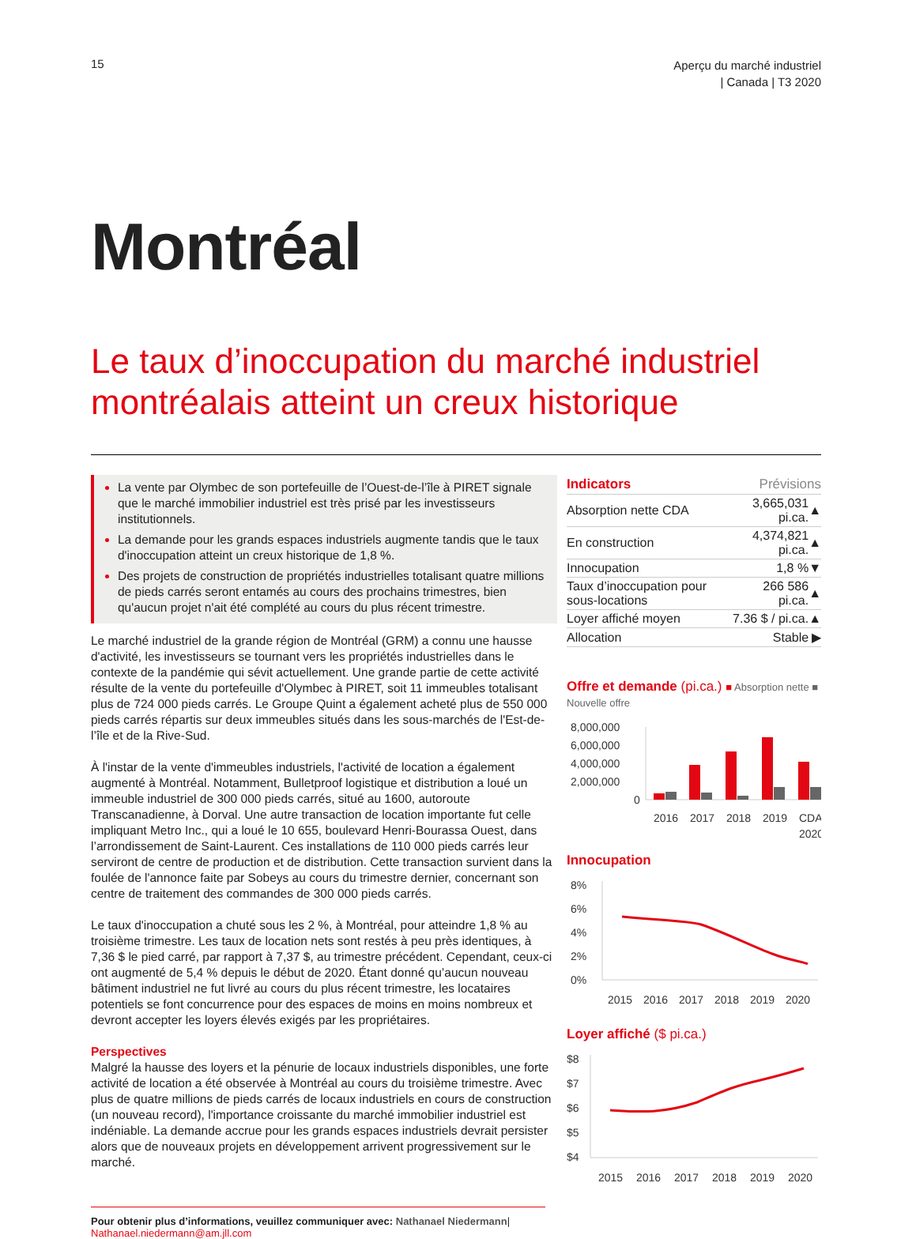15
Aperçu du marché industriel
| Canada | T3 2020
Montréal
Le taux d’inoccupation du marché industriel montréalais atteint un creux historique
La vente par Olymbec de son portefeuille de l’Ouest-de-l’île à PIRET signale que le marché immobilier industriel est très prisé par les investisseurs institutionnels.
La demande pour les grands espaces industriels augmente tandis que le taux d'inoccupation atteint un creux historique de 1,8 %.
Des projets de construction de propriétés industrielles totalisant quatre millions de pieds carrés seront entamés au cours des prochains trimestres, bien qu'aucun projet n'ait été complété au cours du plus récent trimestre.
Le marché industriel de la grande région de Montréal (GRM) a connu une hausse d'activité, les investisseurs se tournant vers les propriétés industrielles dans le contexte de la pandémie qui sévit actuellement. Une grande partie de cette activité résulte de la vente du portefeuille d'Olymbec à PIRET, soit 11 immeubles totalisant plus de 724 000 pieds carrés. Le Groupe Quint a également acheté plus de 550 000 pieds carrés répartis sur deux immeubles situés dans les sous-marchés de l'Est-de-l’île et de la Rive-Sud.
À l'instar de la vente d'immeubles industriels, l'activité de location a également augmenté à Montréal. Notamment, Bulletproof logistique et distribution a loué un immeuble industriel de 300 000 pieds carrés, situé au 1600, autoroute Transcanadienne, à Dorval. Une autre transaction de location importante fut celle impliquant Metro Inc., qui a loué le 10 655, boulevard Henri-Bourassa Ouest, dans l’arrondissement de Saint-Laurent. Ces installations de 110 000 pieds carrés leur serviront de centre de production et de distribution. Cette transaction survient dans la foulée de l'annonce faite par Sobeys au cours du trimestre dernier, concernant son centre de traitement des commandes de 300 000 pieds carrés.
Le taux d'inoccupation a chuté sous les 2 %, à Montréal, pour atteindre 1,8 % au troisième trimestre. Les taux de location nets sont restés à peu près identiques, à 7,36 $ le pied carré, par rapport à 7,37 $, au trimestre précédent. Cependant, ceux-ci ont augmenté de 5,4 % depuis le début de 2020. Étant donné qu’aucun nouveau bâtiment industriel ne fut livré au cours du plus récent trimestre, les locataires potentiels se font concurrence pour des espaces de moins en moins nombreux et devront accepter les loyers élevés exigés par les propriétaires.
Perspectives
Malgré la hausse des loyers et la pénurie de locaux industriels disponibles, une forte activité de location a été observée à Montréal au cours du troisième trimestre. Avec plus de quatre millions de pieds carrés de locaux industriels en cours de construction (un nouveau record), l'importance croissante du marché immobilier industriel est indéniable. La demande accrue pour les grands espaces industriels devrait persister alors que de nouveaux projets en développement arrivent progressivement sur le marché.
| Indicators | Prévisions | |
| --- | --- | --- |
| Absorption nette CDA | 3,665,031 pi.ca. | ▲ |
| En construction | 4,374,821 pi.ca. | ▲ |
| Innocupation | 1,8 % | ▼ |
| Taux d’inoccupation pour sous-locations | 266 586 pi.ca. | ▲ |
| Loyer affiché moyen | 7.36 $ / pi.ca. | ▲ |
| Allocation | Stable | ▶ |
Offre et demande (pi.ca.) ■ Absorption nette ■ Nouvelle offre
8,000,000
6,000,000
4,000,000
2,000,000
0
2016
2017
2018
2019
CDA
2020
Innocupation
8%
6%
4%
2%
0%
2015
2016
2017
2018
2019
2020
Loyer affiché ($ pi.ca.)
$8
$7
$6
$5
$4
2015
2016
2017
2018
2019
2020
Pour obtenir plus d’informations, veuillez communiquer avec: Nathanael Niedermann| Nathanael.niedermann@am.jll.com